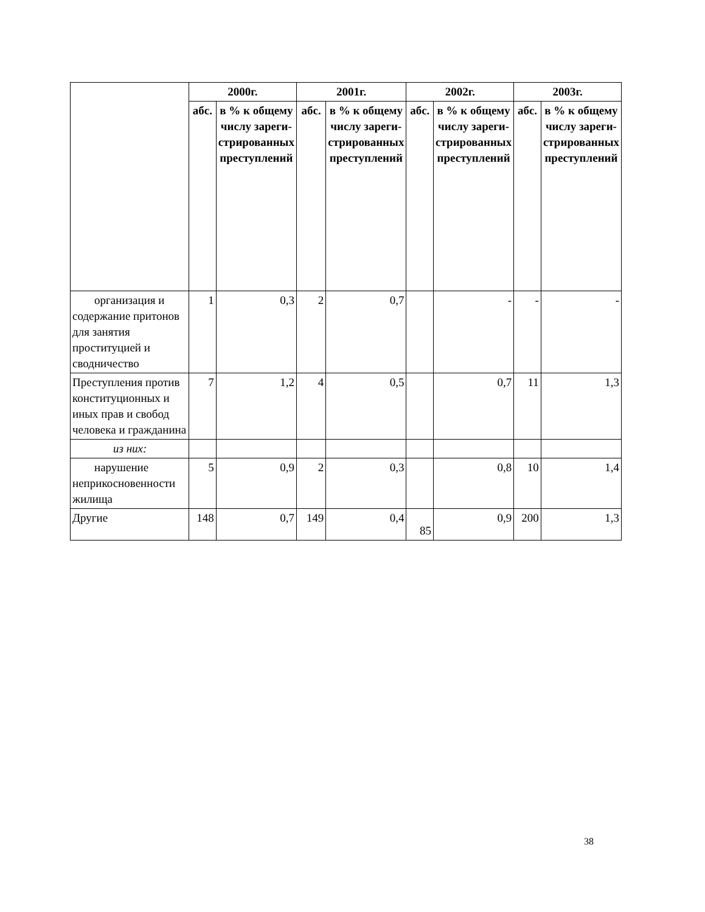| | 2000г. | | 2001г. | | 2002г. | | 2003г. | |
| --- | --- | --- | --- | --- | --- | --- | --- | --- |
| | абс. | в % к общему числу зареги-стрированных преступлений | абс. | в % к общему числу зареги-стрированных преступлений | абс. | в % к общему числу зареги-стрированных преступлений | абс. | в % к общему числу зареги-стрированных преступлений |
| организация и содержание притонов для занятия проституцией и сводничество | 1 | 0,3 | 2 | 0,7 | | - | - | - |
| Преступления против конституционных и иных прав и свобод человека и гражданина | 7 | 1,2 | 4 | 0,5 | | 0,7 | 11 | 1,3 |
| из них: | | | | | | | | |
| нарушение неприкосновенности жилища | 5 | 0,9 | 2 | 0,3 | | 0,8 | 10 | 1,4 |
| Другие | 148 | 0,7 | 149 | 0,4 | 85 | 0,9 | 200 | 1,3 |
38